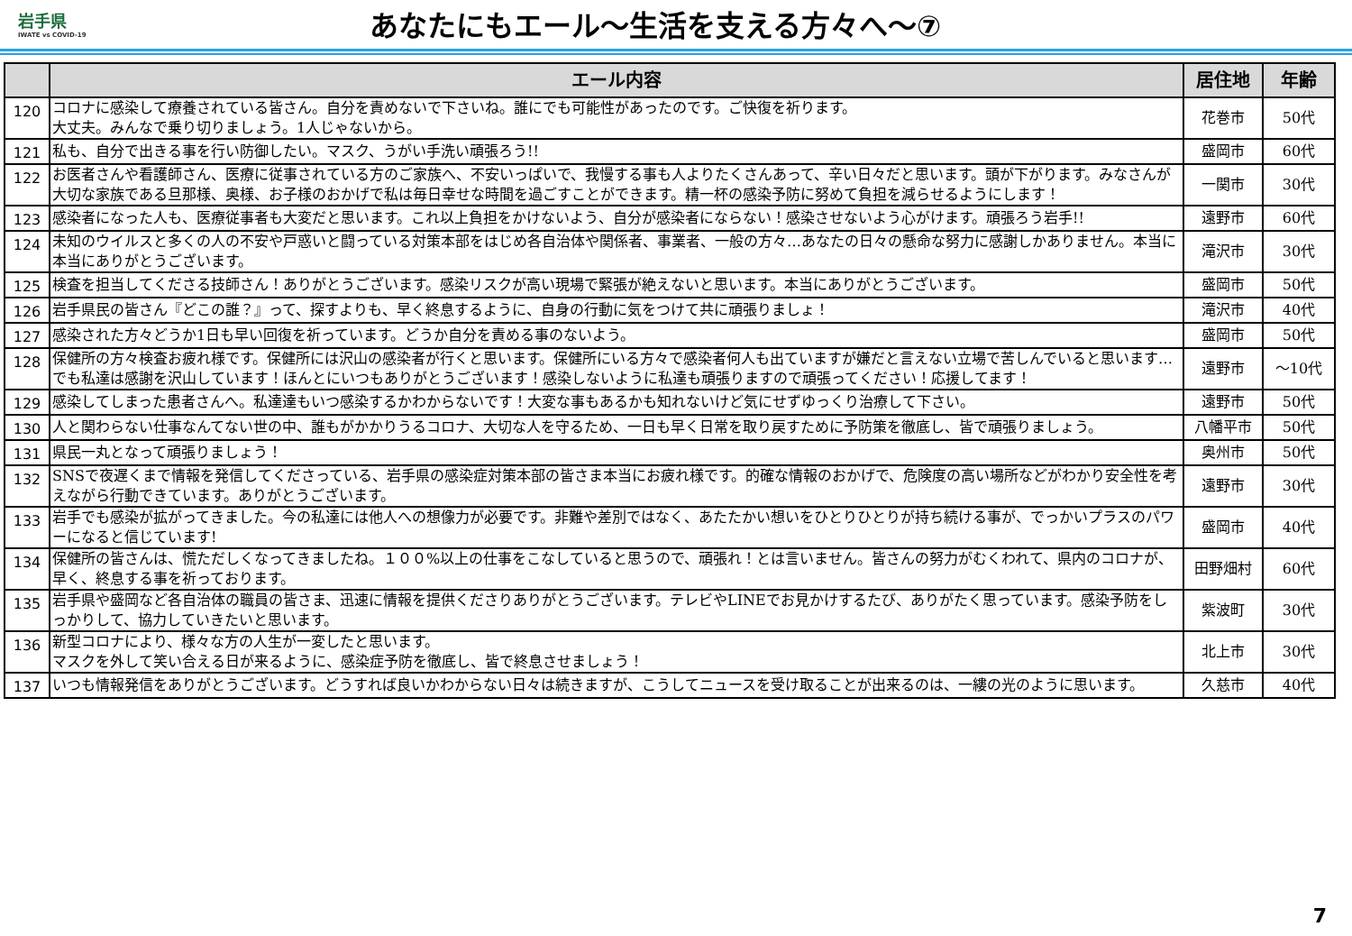岩手県
IWATE vs COVID-19
あなたにもエール～生活を支える方々へ～⑦
| | エール内容 | 居住地 | 年齢 |
| --- | --- | --- | --- |
| 120 | コロナに感染して療養されている皆さん。自分を責めないで下さいね。誰にでも可能性があったのです。ご快復を祈ります。 大丈夫。みんなで乗り切りましょう。1人じゃないから。 | 花巻市 | 50代 |
| 121 | 私も、自分で出きる事を行い防御したい。マスク、うがい手洗い頑張ろう!! | 盛岡市 | 60代 |
| 122 | お医者さんや看護師さん、医療に従事されている方のご家族へ、不安いっぱいで、我慢する事も人よりたくさんあって、辛い日々だと思います。頭が下がります。みなさんが大切な家族である旦那様、奥様、お子様のおかげで私は毎日幸せな時間を過ごすことができます。精一杯の感染予防に努めて負担を減らせるようにします！ | 一関市 | 30代 |
| 123 | 感染者になった人も、医療従事者も大変だと思います。これ以上負担をかけないよう、自分が感染者にならない！感染させないよう心がけます。頑張ろう岩手!! | 遠野市 | 60代 |
| 124 | 未知のウイルスと多くの人の不安や戸惑いと闘っている対策本部をはじめ各自治体や関係者、事業者、一般の方々…あなたの日々の懸命な努力に感謝しかありません。本当に本当にありがとうございます。 | 滝沢市 | 30代 |
| 125 | 検査を担当してくださる技師さん！ありがとうございます。感染リスクが高い現場で緊張が絶えないと思います。本当にありがとうございます。 | 盛岡市 | 50代 |
| 126 | 岩手県民の皆さん『どこの誰？』って、探すよりも、早く終息するように、自身の行動に気をつけて共に頑張りましょ！ | 滝沢市 | 40代 |
| 127 | 感染された方々どうか1日も早い回復を祈っています。どうか自分を責める事のないよう。 | 盛岡市 | 50代 |
| 128 | 保健所の方々検査お疲れ様です。保健所には沢山の感染者が行くと思います。保健所にいる方々で感染者何人も出ていますが嫌だと言えない立場で苦しんでいると思います…でも私達は感謝を沢山しています！ほんとにいつもありがとうございます！感染しないように私達も頑張りますので頑張ってください！応援してます！ | 遠野市 | ～10代 |
| 129 | 感染してしまった患者さんへ。私達達もいつ感染するかわからないです！大変な事もあるかも知れないけど気にせずゆっくり治療して下さい。 | 遠野市 | 50代 |
| 130 | 人と関わらない仕事なんてない世の中、誰もがかかりうるコロナ、大切な人を守るため、一日も早く日常を取り戻すために予防策を徹底し、皆で頑張りましょう。 | 八幡平市 | 50代 |
| 131 | 県民一丸となって頑張りましょう！ | 奥州市 | 50代 |
| 132 | SNSで夜遅くまで情報を発信してくださっている、岩手県の感染症対策本部の皆さま本当にお疲れ様です。的確な情報のおかげで、危険度の高い場所などがわかり安全性を考えながら行動できています。ありがとうございます。 | 遠野市 | 30代 |
| 133 | 岩手でも感染が拡がってきました。今の私達には他人への想像力が必要です。非難や差別ではなく、あたたかい想いをひとりひとりが持ち続ける事が、でっかいプラスのパワーになると信じています! | 盛岡市 | 40代 |
| 134 | 保健所の皆さんは、慌ただしくなってきましたね。１００%以上の仕事をこなしていると思うので、頑張れ！とは言いません。皆さんの努力がむくわれて、県内のコロナが、早く、終息する事を祈っております。 | 田野畑村 | 60代 |
| 135 | 岩手県や盛岡など各自治体の職員の皆さま、迅速に情報を提供くださりありがとうございます。テレビやLINEでお見かけするたび、ありがたく思っています。感染予防をしっかりして、協力していきたいと思います。 | 紫波町 | 30代 |
| 136 | 新型コロナにより、様々な方の人生が一変したと思います。 マスクを外して笑い合える日が来るように、感染症予防を徹底し、皆で終息させましょう！ | 北上市 | 30代 |
| 137 | いつも情報発信をありがとうございます。どうすれば良いかわからない日々は続きますが、こうしてニュースを受け取ることが出来るのは、一縷の光のように思います。 | 久慈市 | 40代 |
7